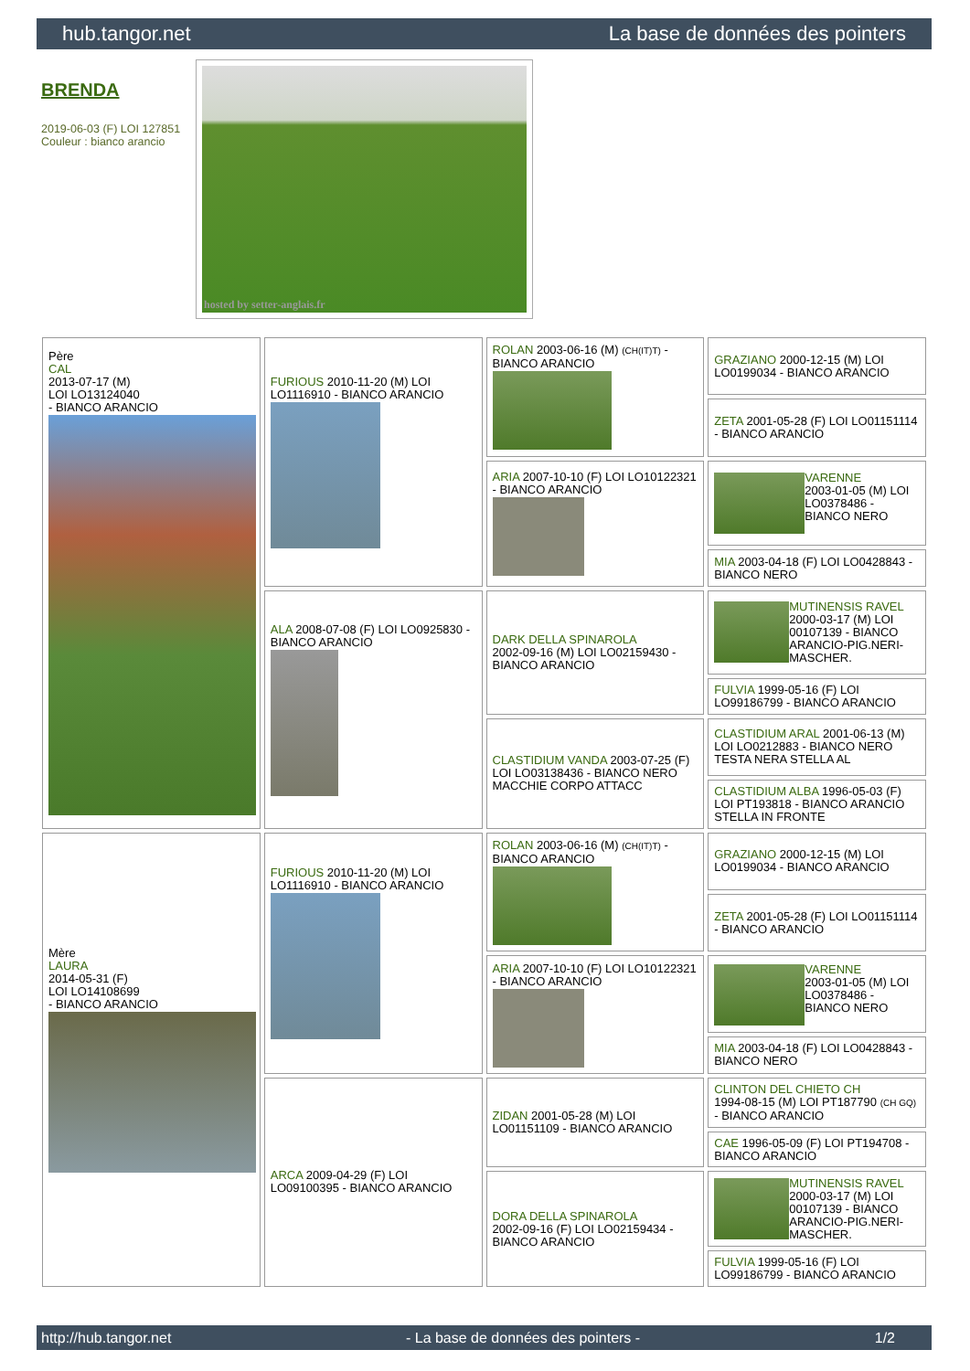hub.tangor.net La base de données des pointers
BRENDA
2019-06-03 (F) LOI 127851
Couleur : bianco arancio
hosted by setter-anglais.fr
| Père CAL 2013-07-17 (M) LOI LO13124040 - BIANCO ARANCIO | FURIOUS 2010-11-20 (M) LOI LO1116910 - BIANCO ARANCIO | ROLAN 2003-06-16 (M) (CH(IT)T) - BIANCO ARANCIO | GRAZIANO 2000-12-15 (M) LOI LO0199034 - BIANCO ARANCIO |
| | | | ZETA 2001-05-28 (F) LOI LO01151114 - BIANCO ARANCIO |
| | | ARIA 2007-10-10 (F) LOI LO10122321 - BIANCO ARANCIO | VARENNE 2003-01-05 (M) LOI LO0378486 - BIANCO NERO |
| | | | MIA 2003-04-18 (F) LOI LO0428843 - BIANCO NERO |
| | ALA 2008-07-08 (F) LOI LO0925830 - BIANCO ARANCIO | DARK DELLA SPINAROLA 2002-09-16 (M) LOI LO02159430 - BIANCO ARANCIO | MUTINENSIS RAVEL 2000-03-17 (M) LOI 00107139 - BIANCO ARANCIO-PIG.NERI-MASCHER. |
| | | | FULVIA 1999-05-16 (F) LOI LO99186799 - BIANCO ARANCIO |
| | | CLASTIDIUM VANDA 2003-07-25 (F) LOI LO03138436 - BIANCO NERO MACCHIE CORPO ATTACC | CLASTIDIUM ARAL 2001-06-13 (M) LOI LO0212883 - BIANCO NERO TESTA NERA STELLA AL |
| | | | CLASTIDIUM ALBA 1996-05-03 (F) LOI PT193818 - BIANCO ARANCIO STELLA IN FRONTE |
| Mère LAURA 2014-05-31 (F) LOI LO14108699 - BIANCO ARANCIO | FURIOUS 2010-11-20 (M) LOI LO1116910 - BIANCO ARANCIO | ROLAN 2003-06-16 (M) (CH(IT)T) - BIANCO ARANCIO | GRAZIANO 2000-12-15 (M) LOI LO0199034 - BIANCO ARANCIO |
| | | | ZETA 2001-05-28 (F) LOI LO01151114 - BIANCO ARANCIO |
| | | ARIA 2007-10-10 (F) LOI LO10122321 - BIANCO ARANCIO | VARENNE 2003-01-05 (M) LOI LO0378486 - BIANCO NERO |
| | | | MIA 2003-04-18 (F) LOI LO0428843 - BIANCO NERO |
| | ARCA 2009-04-29 (F) LOI LO09100395 - BIANCO ARANCIO | ZIDAN 2001-05-28 (M) LOI LO01151109 - BIANCO ARANCIO | CLINTON DEL CHIETO CH 1994-08-15 (M) LOI PT187790 (CH GQ) - BIANCO ARANCIO |
| | | | CAE 1996-05-09 (F) LOI PT194708 - BIANCO ARANCIO |
| | | DORA DELLA SPINAROLA 2002-09-16 (F) LOI LO02159434 - BIANCO ARANCIO | MUTINENSIS RAVEL 2000-03-17 (M) LOI 00107139 - BIANCO ARANCIO-PIG.NERI-MASCHER. |
| | | | FULVIA 1999-05-16 (F) LOI LO99186799 - BIANCO ARANCIO |
http://hub.tangor.net - La base de données des pointers - 1/2